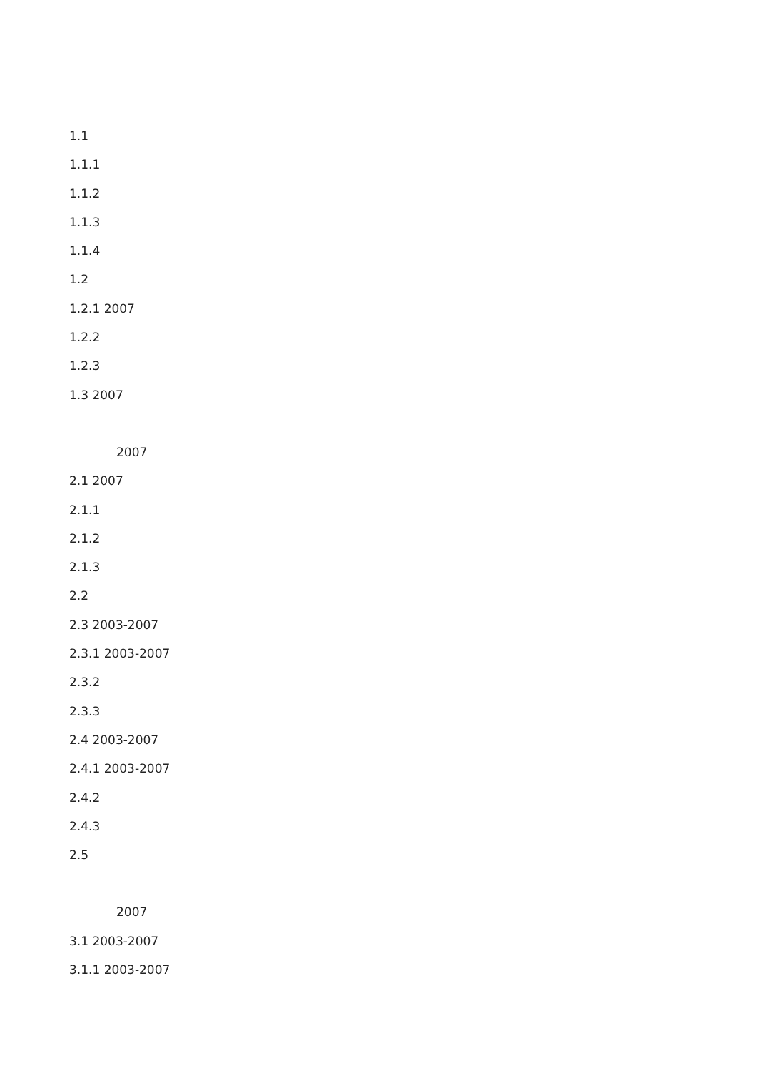1.1
1.1.1
1.1.2
1.1.3
1.1.4
1.2
1.2.1 2007
1.2.2
1.2.3
1.3 2007
2007
2.1 2007
2.1.1
2.1.2
2.1.3
2.2
2.3 2003-2007
2.3.1 2003-2007
2.3.2
2.3.3
2.4 2003-2007
2.4.1 2003-2007
2.4.2
2.4.3
2.5
2007
3.1 2003-2007
3.1.1 2003-2007